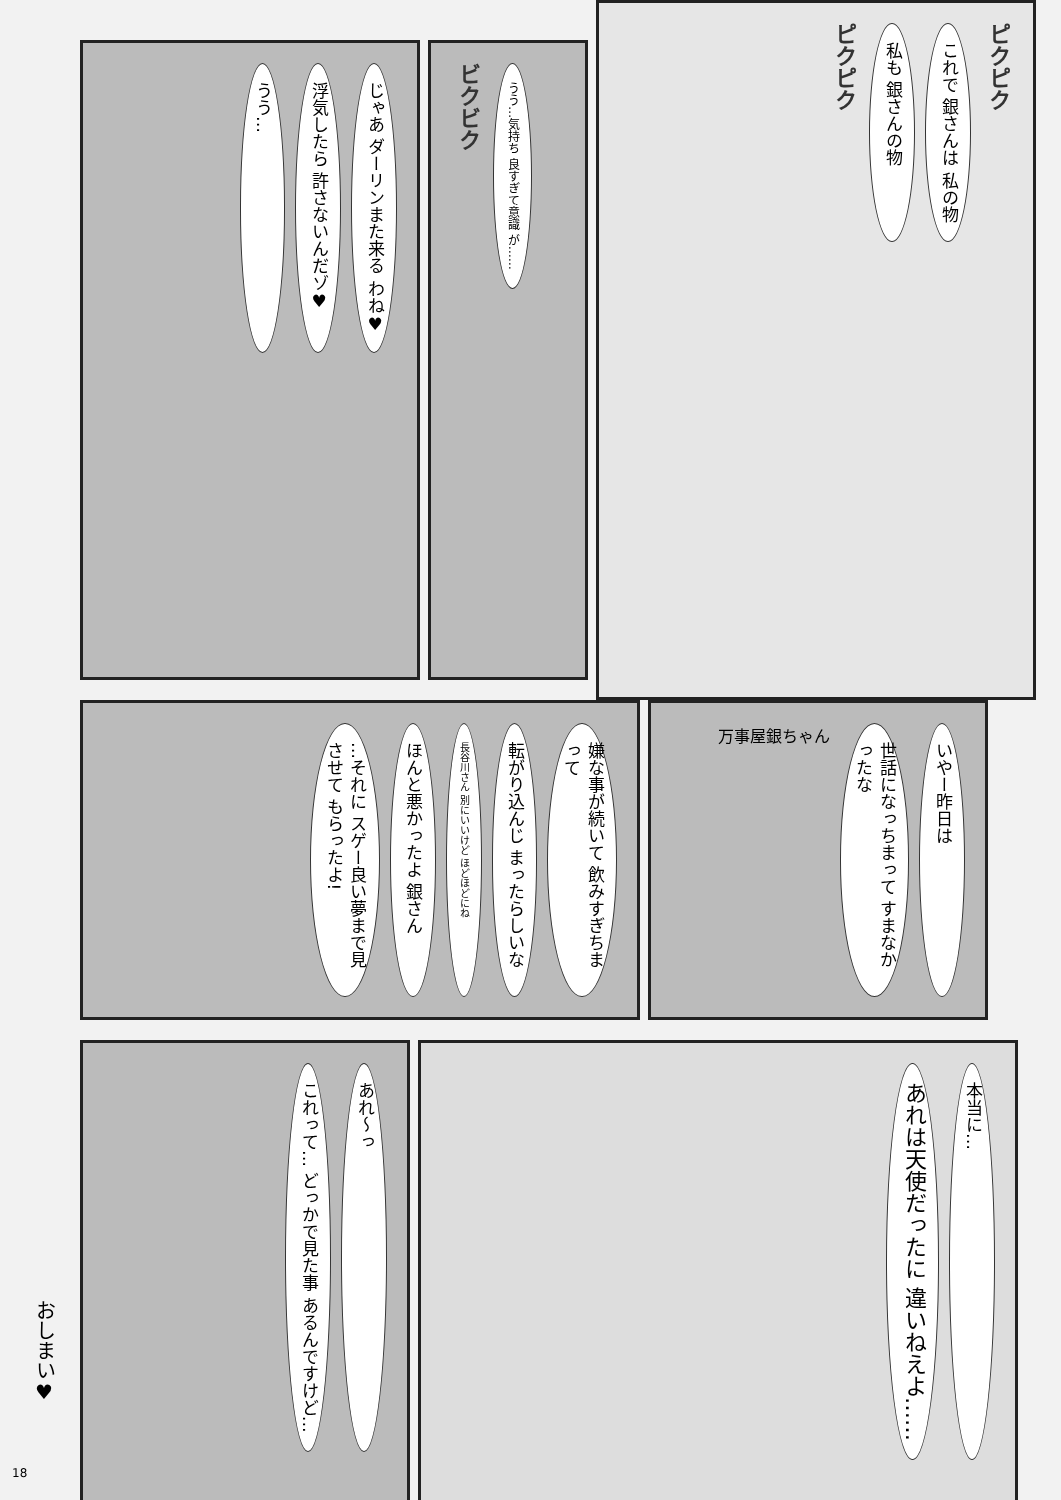じゃあ ダーリンまた来る わね♥
浮気したら 許さないんだゾ♥
うう…
ビクビク
うう…気持ち 良すぎて意識 が……
ピクピク
これで 銀さんは 私の物
私も 銀さんの物
ピクピク
嫌な事が続いて 飲みすぎちまって
転がり込んじ まったらしいな
長谷川さん 別にいいけど ほどほどにね
ほんと悪かったよ 銀さん
…それに スゲー良い夢まで見させて もらったよ!
いやー昨日は
世話になっちまって すまなかったな
万事屋銀ちゃん
あれ〜っ
これって… どっかで見た事 あるんですけど…
本当に…
あれは天使だったに 違いねえよ……
おしまい♥
18